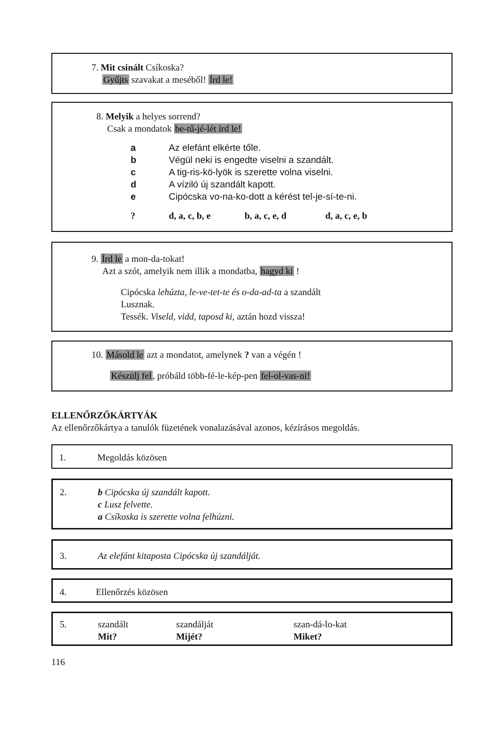7. Mit csinált Csíkoska?
Gyűjts szavakat a meséből! Írd le!
8. Melyik a helyes sorrend?
Csak a mondatok be-tű-jé-lét írd le!
a Az elefánt elkérte tőle.
b Végül neki is engedte viselni a szandált.
c A tig-ris-kö-lyök is szerette volna viselni.
d A víziló új szandált kapott.
e Cipócska vo-na-ko-dott a kérést tel-je-sí-te-ni.
? d, a, c, b, e b, a, c, e, d d, a, c, e, b
9. Írd le a mon-da-tokat!
Azt a szót, amelyik nem illik a mondatba, hagyd ki !
Cipócska lehúzta, le-ve-tet-te és o-da-ad-ta a szandált
Lusznak.
Tessék. Viseld, vidd, taposd ki, aztán hozd vissza!
10. Másold le azt a mondatot, amelynek ? van a végén !
Készülj fel, próbáld több-fé-le-kép-pen fel-ol-vas-ni!
ELLENŐRZŐKÁRTYÁK
Az ellenőrzőkártya a tanulók füzetének vonalazásával azonos, kézírásos megoldás.
1. Megoldás közösen
2.
b Cipócska új szandált kapott.
c Lusz felvette.
a Csíkoska is szerette volna felhúzni.
3. Az elefánt kitaposta Cipócska új szandálját.
4. Ellenőrzés közösen
5. szandált szandálját szan-dá-lo-kat
Mit? Mijét? Miket?
116